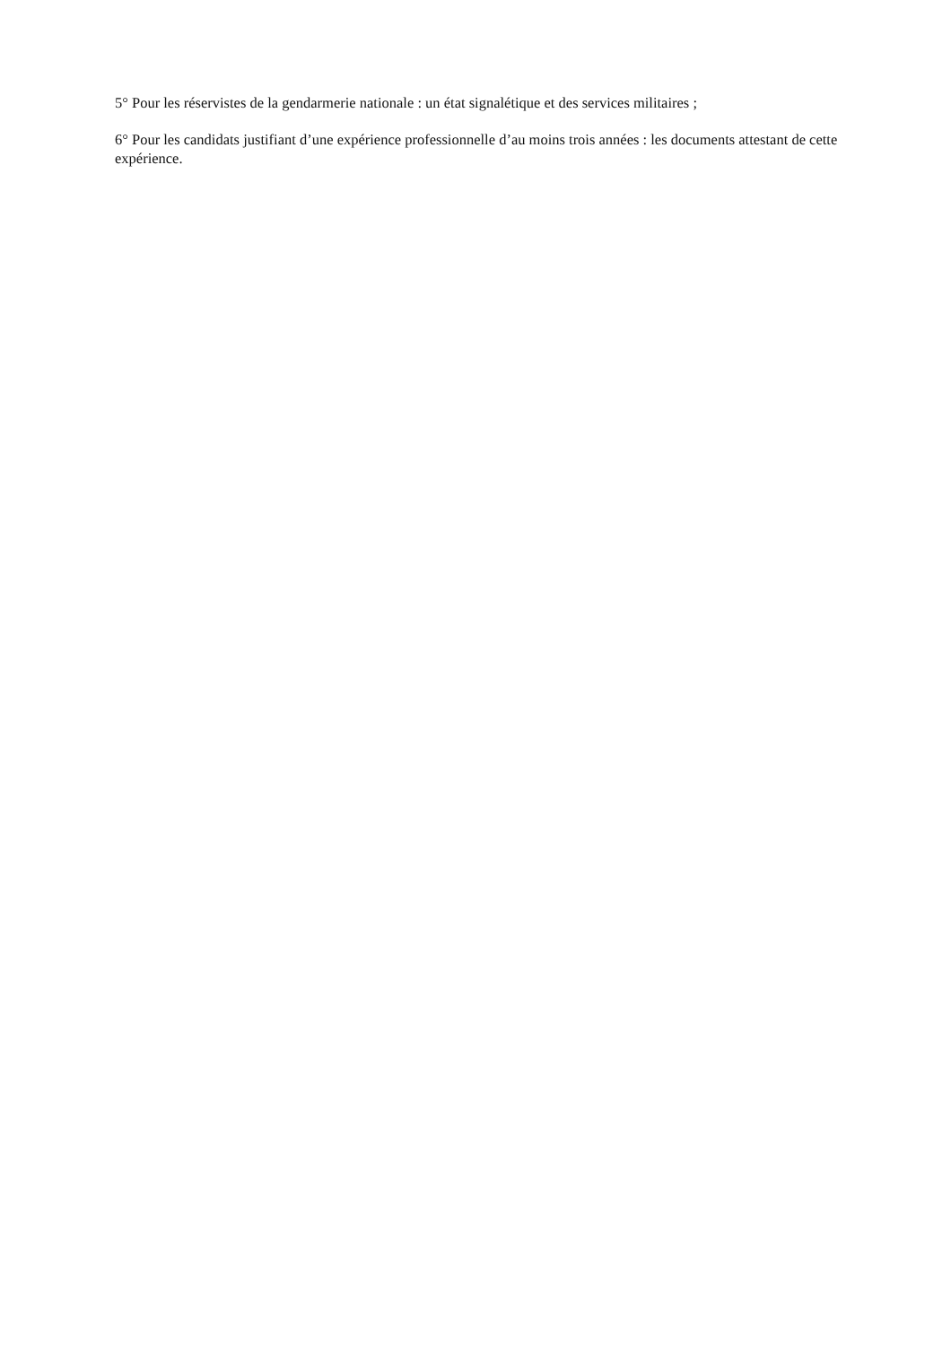5° Pour les réservistes de la gendarmerie nationale : un état signalétique et des services militaires ;
6° Pour les candidats justifiant d’une expérience professionnelle d’au moins trois années : les documents attestant de cette expérience.